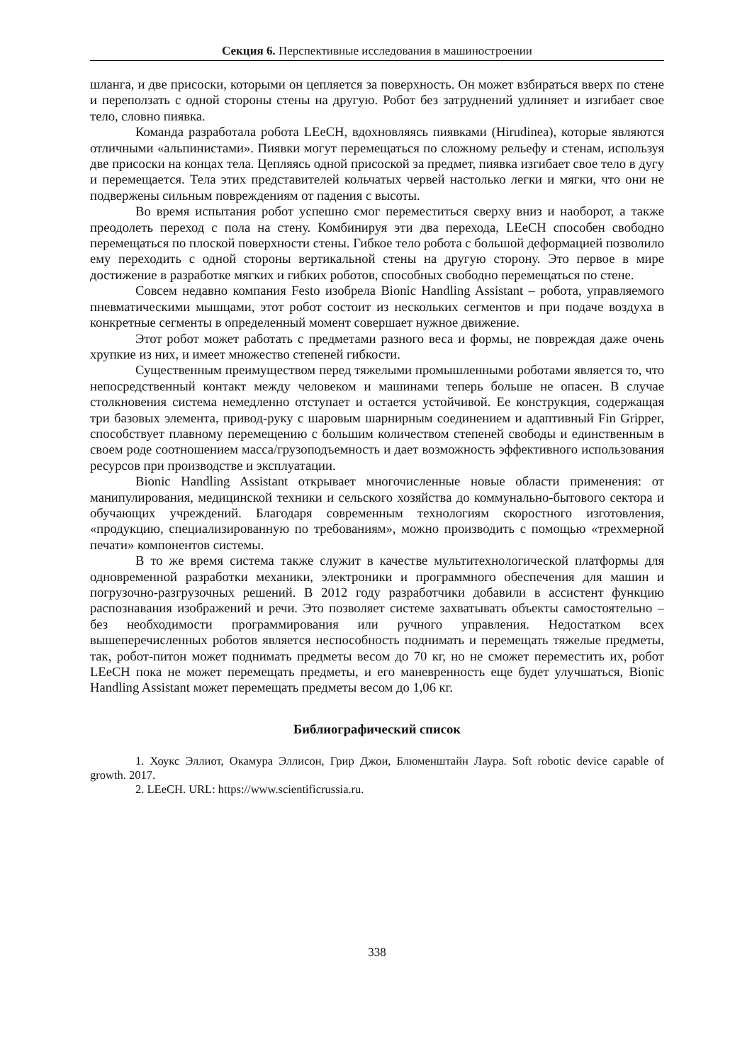Секция 6. Перспективные исследования в машиностроении
шланга, и две присоски, которыми он цепляется за поверхность. Он может взбираться вверх по стене и переползать с одной стороны стены на другую. Робот без затруднений удлиняет и изгибает свое тело, словно пиявка.
Команда разработала робота LEeCH, вдохновляясь пиявками (Hirudinea), которые являются отличными «альпинистами». Пиявки могут перемещаться по сложному рельефу и стенам, используя две присоски на концах тела. Цепляясь одной присоской за предмет, пиявка изгибает свое тело в дугу и перемещается. Тела этих представителей кольчатых червей настолько легки и мягки, что они не подвержены сильным повреждениям от падения с высоты.
Во время испытания робот успешно смог переместиться сверху вниз и наоборот, а также преодолеть переход с пола на стену. Комбинируя эти два перехода, LEeCH способен свободно перемещаться по плоской поверхности стены. Гибкое тело робота с большой деформацией позволило ему переходить с одной стороны вертикальной стены на другую сторону. Это первое в мире достижение в разработке мягких и гибких роботов, способных свободно перемещаться по стене.
Совсем недавно компания Festo изобрела Bionic Handling Assistant – робота, управляемого пневматическими мышцами, этот робот состоит из нескольких сегментов и при подаче воздуха в конкретные сегменты в определенный момент совершает нужное движение.
Этот робот может работать с предметами разного веса и формы, не повреждая даже очень хрупкие из них, и имеет множество степеней гибкости.
Существенным преимуществом перед тяжелыми промышленными роботами является то, что непосредственный контакт между человеком и машинами теперь больше не опасен. В случае столкновения система немедленно отступает и остается устойчивой. Ее конструкция, содержащая три базовых элемента, привод-руку с шаровым шарнирным соединением и адаптивный Fin Gripper, способствует плавному перемещению с большим количеством степеней свободы и единственным в своем роде соотношением масса/грузоподъемность и дает возможность эффективного использования ресурсов при производстве и эксплуатации.
Bionic Handling Assistant открывает многочисленные новые области применения: от манипулирования, медицинской техники и сельского хозяйства до коммунально-бытового сектора и обучающих учреждений. Благодаря современным технологиям скоростного изготовления, «продукцию, специализированную по требованиям», можно производить с помощью «трехмерной печати» компонентов системы.
В то же время система также служит в качестве мультитехнологической платформы для одновременной разработки механики, электроники и программного обеспечения для машин и погрузочно-разгрузочных решений. В 2012 году разработчики добавили в ассистент функцию распознавания изображений и речи. Это позволяет системе захватывать объекты самостоятельно – без необходимости программирования или ручного управления. Недостатком всех вышеперечисленных роботов является неспособность поднимать и перемещать тяжелые предметы, так, робот-питон может поднимать предметы весом до 70 кг, но не сможет переместить их, робот LEeCH пока не может перемещать предметы, и его маневренность еще будет улучшаться, Bionic Handling Assistant может перемещать предметы весом до 1,06 кг.
Библиографический список
1. Хоукс Эллиот, Окамура Эллисон, Грир Джои, Блюменштайн Лаура. Soft robotic device capable of growth. 2017.
2. LEeCH. URL: https://www.scientificrussia.ru.
338